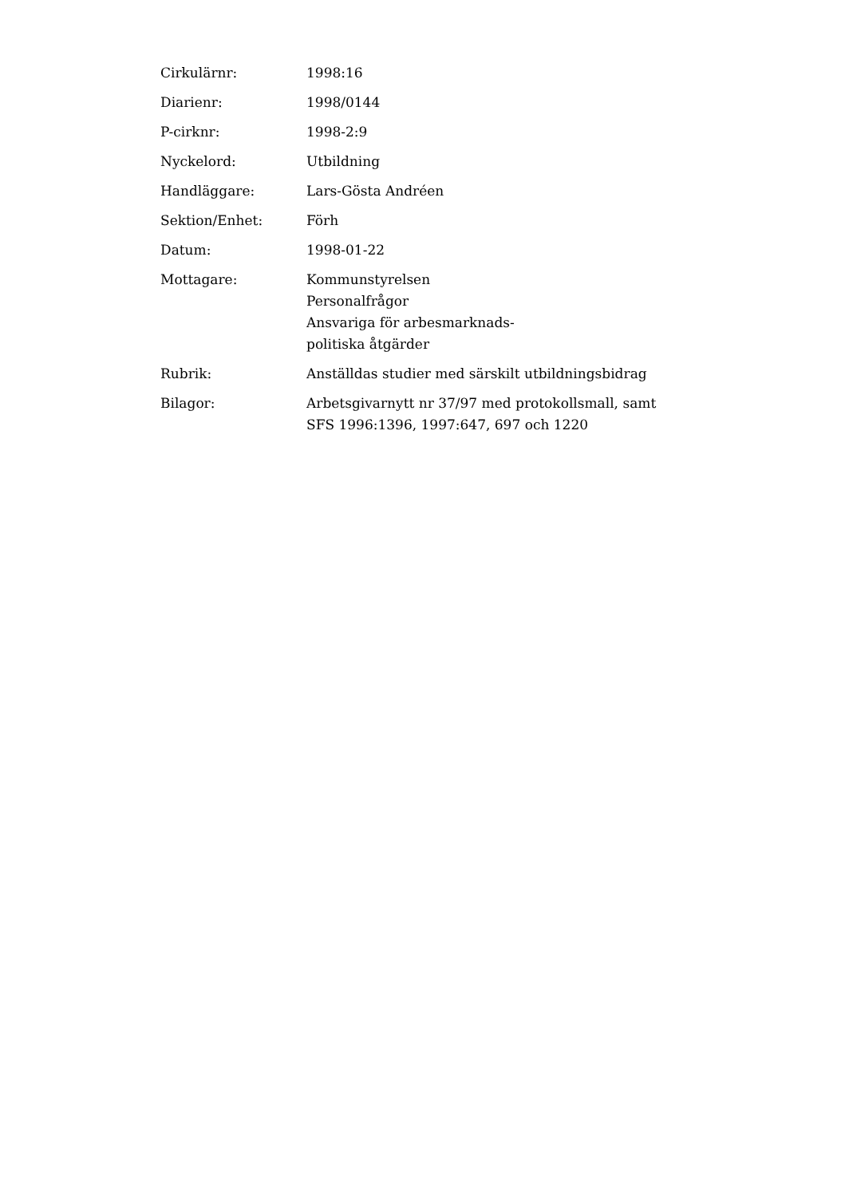| Cirkulärnr: | 1998:16 |
| Diarienr: | 1998/0144 |
| P-cirknr: | 1998-2:9 |
| Nyckelord: | Utbildning |
| Handläggare: | Lars-Gösta Andréen |
| Sektion/Enhet: | Förh |
| Datum: | 1998-01-22 |
| Mottagare: | Kommunstyrelsen Personalfrågor Ansvariga för arbesmarknads- politiska åtgärder |
| Rubrik: | Anställdas studier med särskilt utbildningsbidrag |
| Bilagor: | Arbetsgivarnytt nr 37/97 med protokollsmall, samt SFS 1996:1396, 1997:647, 697 och 1220 |